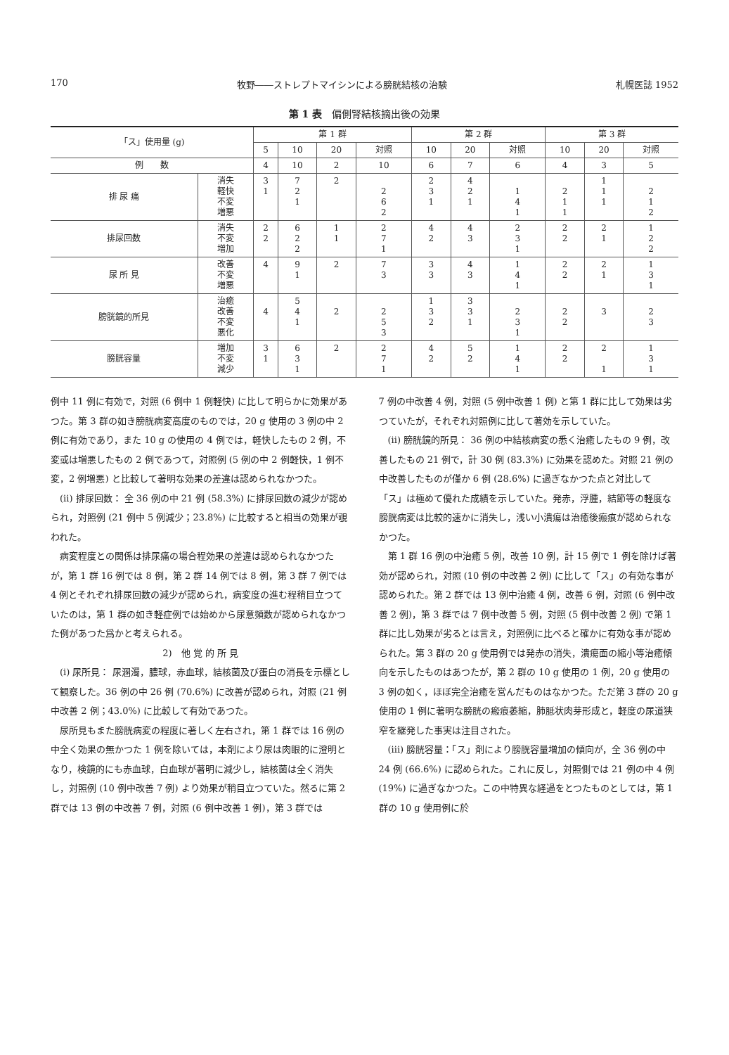170 牧野――ストレプトマイシンによる膀胱結核の治験 札幌医誌 1952
第 1 表　偏側腎結核摘出後の効果
| 「ス」使用量 (g) | | 第 1 群 | | | | 第 2 群 | | | 第 3 群 | | |
| --- | --- | --- | --- | --- | --- | --- | --- | --- | --- | --- | --- |
| | | 5 | 10 | 20 | 対照 | 10 | 20 | 対照 | 10 | 20 | 対照 |
| 例 数 | | 4 | 10 | 2 | 10 | 6 | 7 | 6 | 4 | 3 | 5 |
| 排 尿 痛 | 消失 軽快 不変 増悪 | 3 1 | 7 2 1 | 2 | 2 6 2 | 2 3 1 | 4 2 1 | 1 4 1 | 2 1 1 | 1 1 1 | 2 1 2 |
| 排尿回数 | 消失 不変 増加 | 2 2 | 6 2 2 | 1 1 | 2 7 1 | 4 2 | 4 3 | 2 3 1 | 2 2 | 2 1 | 1 2 2 |
| 尿 所 見 | 改善 不変 増悪 | 4 | 9 1 | 2 | 7 3 | 3 3 | 4 3 | 1 4 1 | 2 2 | 2 1 | 1 3 1 |
| 膀胱鏡的所見 | 治癒 改善 不変 悪化 | 4 | 5 4 1 | 2 | 2 5 3 | 1 3 2 | 3 3 1 | 2 3 1 | 2 2 | 3 | 2 3 |
| 膀胱容量 | 増加 不変 減少 | 3 1 | 6 3 1 | 2 | 2 7 1 | 4 2 | 5 2 | 1 4 1 | 2 2 | 2 1 | 1 3 1 |
例中 11 例に有効で，対照 (6 例中 1 例軽快) に比して明らかに効果があつた。第 3 群の如き膀胱病変高度のものでは，20 g 使用の 3 例の中 2 例に有効であり，また 10 g の使用の 4 例では，軽快したもの 2 例，不変或は増悪したもの 2 例であつて，対照例 (5 例の中 2 例軽快，1 例不変，2 例増悪) と比較して著明な効果の差違は認められなかつた。
(ii) 排尿回数： 全 36 例の中 21 例 (58.3%) に排尿回数の減少が認められ，対照例 (21 例中 5 例減少；23.8%) に比較すると相当の効果が覗われた。
病変程度との関係は排尿痛の場合程効果の差違は認められなかつたが，第 1 群 16 例では 8 例，第 2 群 14 例では 8 例，第 3 群 7 例では 4 例とそれぞれ排尿回数の減少が認められ，病変度の進む程稍目立つていたのは，第 1 群の如き軽症例では始めから尿意頻数が認められなかつた例があつた爲かと考えられる。
2)　他 覚 的 所 見
(i) 尿所見： 尿溷濁，膿球，赤血球，結核菌及び蛋白の消長を示標として観察した。36 例の中 26 例 (70.6%) に改善が認められ，対照 (21 例中改善 2 例；43.0%) に比較して有効であつた。
尿所見もまた膀胱病変の程度に著しく左右され，第 1 群では 16 例の中全く効果の無かつた 1 例を除いては，本剤により尿は肉眼的に澄明となり，検鏡的にも赤血球，白血球が著明に減少し，結核菌は全く消失し，対照例 (10 例中改善 7 例) より効果が稍目立つていた。然るに第 2 群では 13 例の中改善 7 例，対照 (6 例中改善 1 例)，第 3 群では
7 例の中改善 4 例，対照 (5 例中改善 1 例) と第 1 群に比して効果は劣つていたが，それぞれ対照例に比して著効を示していた。
(ii) 膀胱鏡的所見： 36 例の中結核病変の悉く治癒したもの 9 例，改善したもの 21 例で，計 30 例 (83.3%) に効果を認めた。対照 21 例の中改善したものが僅か 6 例 (28.6%) に過ぎなかつた点と対比して「ス」は極めて優れた成績を示していた。発赤，浮腫，結節等の軽度な膀胱病変は比較的速かに消失し，浅い小潰瘍は治癒後瘢痕が認められなかつた。
第 1 群 16 例の中治癒 5 例，改善 10 例，計 15 例で 1 例を除けば著効が認められ，対照 (10 例の中改善 2 例) に比して「ス」の有効な事が認められた。第 2 群では 13 例中治癒 4 例，改善 6 例，対照 (6 例中改善 2 例)，第 3 群では 7 例中改善 5 例，対照 (5 例中改善 2 例) で第 1 群に比し効果が劣るとは言え，対照例に比べると確かに有効な事が認められた。第 3 群の 20 g 使用例では発赤の消失，潰瘍面の縮小等治癒傾向を示したものはあつたが，第 2 群の 10 g 使用の 1 例，20 g 使用の 3 例の如く，ほぼ完全治癒を営んだものはなかつた。ただ第 3 群の 20 g 使用の 1 例に著明な膀胱の瘢痕萎縮，肺胝状肉芽形成と，軽度の尿道狭窄を継発した事実は注目された。
(iii) 膀胱容量：「ス」剤により膀胱容量増加の傾向が，全 36 例の中 24 例 (66.6%) に認められた。これに反し，対照側では 21 例の中 4 例 (19%) に過ぎなかつた。この中特異な経過をとつたものとしては，第 1 群の 10 g 使用例に於